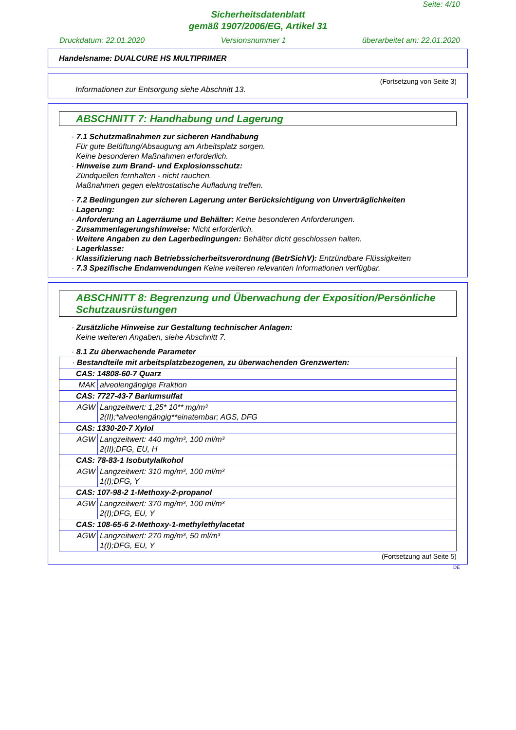Seite: 4/10
Sicherheitsdatenblatt
gemäß 1907/2006/EG, Artikel 31
Druckdatum: 22.01.2020 Versionsnummer 1 überarbeitet am: 22.01.2020
Handelsname: DUALCURE HS MULTIPRIMER
(Fortsetzung von Seite 3)
Informationen zur Entsorgung siehe Abschnitt 13.
ABSCHNITT 7: Handhabung und Lagerung
· 7.1 Schutzmaßnahmen zur sicheren Handhabung
Für gute Belüftung/Absaugung am Arbeitsplatz sorgen.
Keine besonderen Maßnahmen erforderlich.
· Hinweise zum Brand- und Explosionsschutz:
Zündquellen fernhalten - nicht rauchen.
Maßnahmen gegen elektrostatische Aufladung treffen.
· 7.2 Bedingungen zur sicheren Lagerung unter Berücksichtigung von Unverträglichkeiten
· Lagerung:
· Anforderung an Lagerräume und Behälter: Keine besonderen Anforderungen.
· Zusammenlagerungshinweise: Nicht erforderlich.
· Weitere Angaben zu den Lagerbedingungen: Behälter dicht geschlossen halten.
· Lagerklasse:
· Klassifizierung nach Betriebssicherheitsverordnung (BetrSichV): Entzündbare Flüssigkeiten
· 7.3 Spezifische Endanwendungen Keine weiteren relevanten Informationen verfügbar.
ABSCHNITT 8: Begrenzung und Überwachung der Exposition/Persönliche Schutzausrüstungen
· Zusätzliche Hinweise zur Gestaltung technischer Anlagen:
Keine weiteren Angaben, siehe Abschnitt 7.
· 8.1 Zu überwachende Parameter
| · Bestandteile mit arbeitsplatzbezogenen, zu überwachenden Grenzwerten: | |
| CAS: 14808-60-7 Quarz | |
| MAK | alveolengängige Fraktion |
| CAS: 7727-43-7 Bariumsulfat | |
| AGW | Langzeitwert: 1,25* 10** mg/m³ 2(II);*alveolengängig**einatembar; AGS, DFG |
| CAS: 1330-20-7 Xylol | |
| AGW | Langzeitwert: 440 mg/m³, 100 ml/m³ 2(II);DFG, EU, H |
| CAS: 78-83-1 Isobutylalkohol | |
| AGW | Langzeitwert: 310 mg/m³, 100 ml/m³ 1(I);DFG, Y |
| CAS: 107-98-2 1-Methoxy-2-propanol | |
| AGW | Langzeitwert: 370 mg/m³, 100 ml/m³ 2(I);DFG, EU, Y |
| CAS: 108-65-6 2-Methoxy-1-methylethylacetat | |
| AGW | Langzeitwert: 270 mg/m³, 50 ml/m³ 1(I);DFG, EU, Y |
(Fortsetzung auf Seite 5)
DE